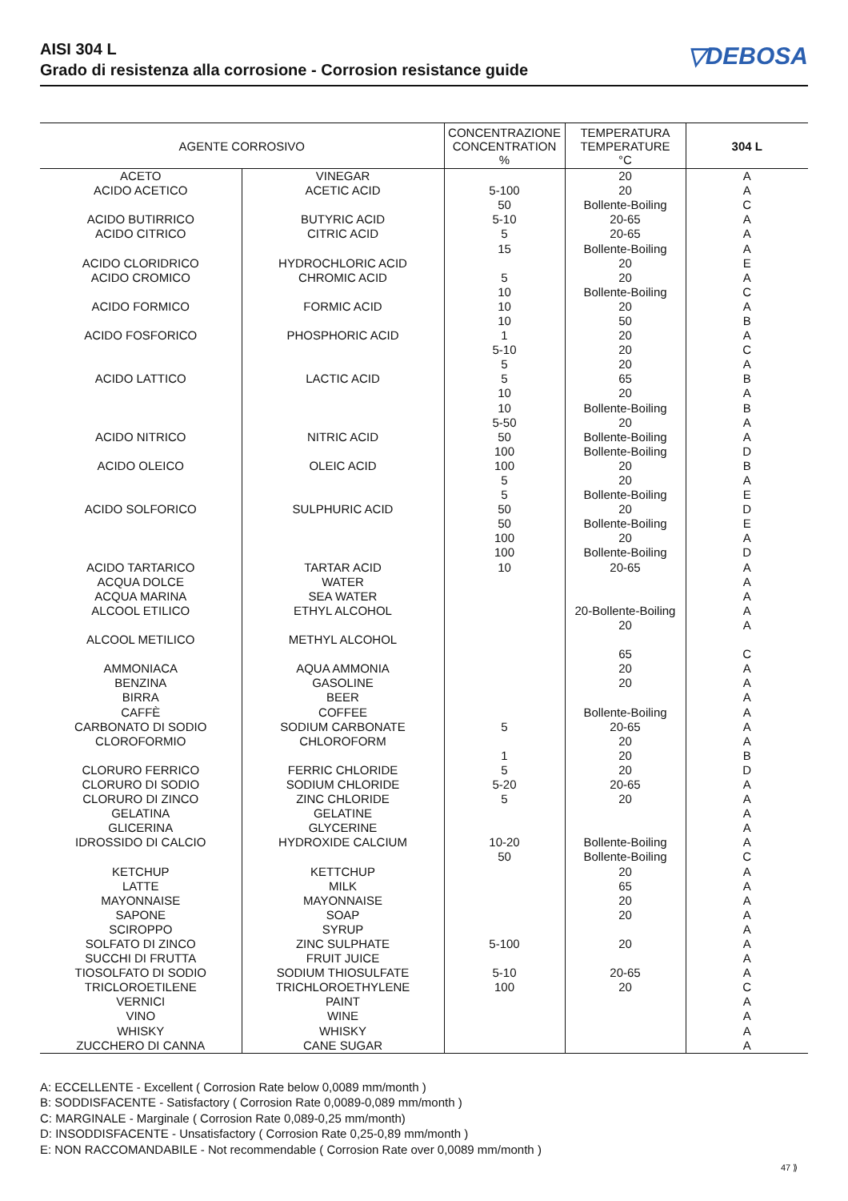AISI 304 L
Grado di resistenza alla corrosione - Corrosion resistance guide
▽DEBOSA
| AGENTE CORROSIVO | | CONCENTRAZIONE CONCENTRATION % | TEMPERATURA TEMPERATURE °C | 304 L |
| --- | --- | --- | --- | --- |
| ACETO | VINEGAR | | 20 | A |
| ACIDO ACETICO | ACETIC ACID | 5-100 | 20 | A |
| | | 50 | Bollente-Boiling | C |
| ACIDO BUTIRRICO | BUTYRIC ACID | 5-10 | 20-65 | A |
| ACIDO CITRICO | CITRIC ACID | 5 | 20-65 | A |
| | | 15 | Bollente-Boiling | A |
| ACIDO CLORIDRICO | HYDROCHLORIC ACID | | 20 | E |
| ACIDO CROMICO | CHROMIC ACID | 5 | 20 | A |
| | | 10 | Bollente-Boiling | C |
| ACIDO FORMICO | FORMIC ACID | 10 | 20 | A |
| | | 10 | 50 | B |
| ACIDO FOSFORICO | PHOSPHORIC ACID | 1 | 20 | A |
| | | 5-10 | 20 | C |
| | | 5 | 20 | A |
| ACIDO LATTICO | LACTIC ACID | 5 | 65 | B |
| | | 10 | 20 | A |
| | | 10 | Bollente-Boiling | B |
| | | 5-50 | 20 | A |
| ACIDO NITRICO | NITRIC ACID | 50 | Bollente-Boiling | A |
| | | 100 | Bollente-Boiling | D |
| ACIDO OLEICO | OLEIC ACID | 100 | 20 | B |
| | | 5 | 20 | A |
| | | 5 | Bollente-Boiling | E |
| ACIDO SOLFORICO | SULPHURIC ACID | 50 | 20 | D |
| | | 50 | Bollente-Boiling | E |
| | | 100 | 20 | A |
| | | 100 | Bollente-Boiling | D |
| ACIDO TARTARICO | TARTAR ACID | 10 | 20-65 | A |
| ACQUA DOLCE | WATER | | | A |
| ACQUA MARINA | SEA WATER | | | A |
| ALCOOL ETILICO | ETHYL ALCOHOL | | 20-Bollente-Boiling | A |
| | | | 20 | A |
| ALCOOL METILICO | METHYL ALCOHOL | | | |
| | | | 65 | C |
| AMMONIACA | AQUA AMMONIA | | 20 | A |
| BENZINA | GASOLINE | | 20 | A |
| BIRRA | BEER | | | A |
| CAFFÈ | COFFEE | | Bollente-Boiling | A |
| CARBONATO DI SODIO | SODIUM CARBONATE | 5 | 20-65 | A |
| CLOROFORMIO | CHLOROFORM | | 20 | A |
| | | 1 | 20 | B |
| CLORURO FERRICO | FERRIC CHLORIDE | 5 | 20 | D |
| CLORURO DI SODIO | SODIUM CHLORIDE | 5-20 | 20-65 | A |
| CLORURO DI ZINCO | ZINC CHLORIDE | 5 | 20 | A |
| GELATINA | GELATINE | | | A |
| GLICERINA | GLYCERINE | | | A |
| IDROSSIDO DI CALCIO | HYDROXIDE CALCIUM | 10-20 | Bollente-Boiling | A |
| | | 50 | Bollente-Boiling | C |
| KETCHUP | KETTCHUP | | 20 | A |
| LATTE | MILK | | 65 | A |
| MAYONNAISE | MAYONNAISE | | 20 | A |
| SAPONE | SOAP | | 20 | A |
| SCIROPPO | SYRUP | | | A |
| SOLFATO DI ZINCO | ZINC SULPHATE | 5-100 | 20 | A |
| SUCCHI DI FRUTTA | FRUIT JUICE | | | A |
| TIOSOLFATO DI SODIO | SODIUM THIOSULFATE | 5-10 | 20-65 | A |
| TRICLOROETILENE | TRICHLOROETHYLENE | 100 | 20 | C |
| VERNICI | PAINT | | | A |
| VINO | WINE | | | A |
| WHISKY | WHISKY | | | A |
| ZUCCHERO DI CANNA | CANE SUGAR | | | A |
A: ECCELLENTE - Excellent ( Corrosion Rate below 0,0089 mm/month )
B: SODDISFACENTE - Satisfactory ( Corrosion Rate 0,0089-0,089 mm/month )
C: MARGINALE - Marginale ( Corrosion Rate 0,089-0,25 mm/month)
D: INSODDISFACENTE - Unsatisfactory ( Corrosion Rate 0,25-0,89 mm/month )
E: NON RACCOMANDABILE - Not recommendable ( Corrosion Rate over 0,0089 mm/month )
47 ⟫